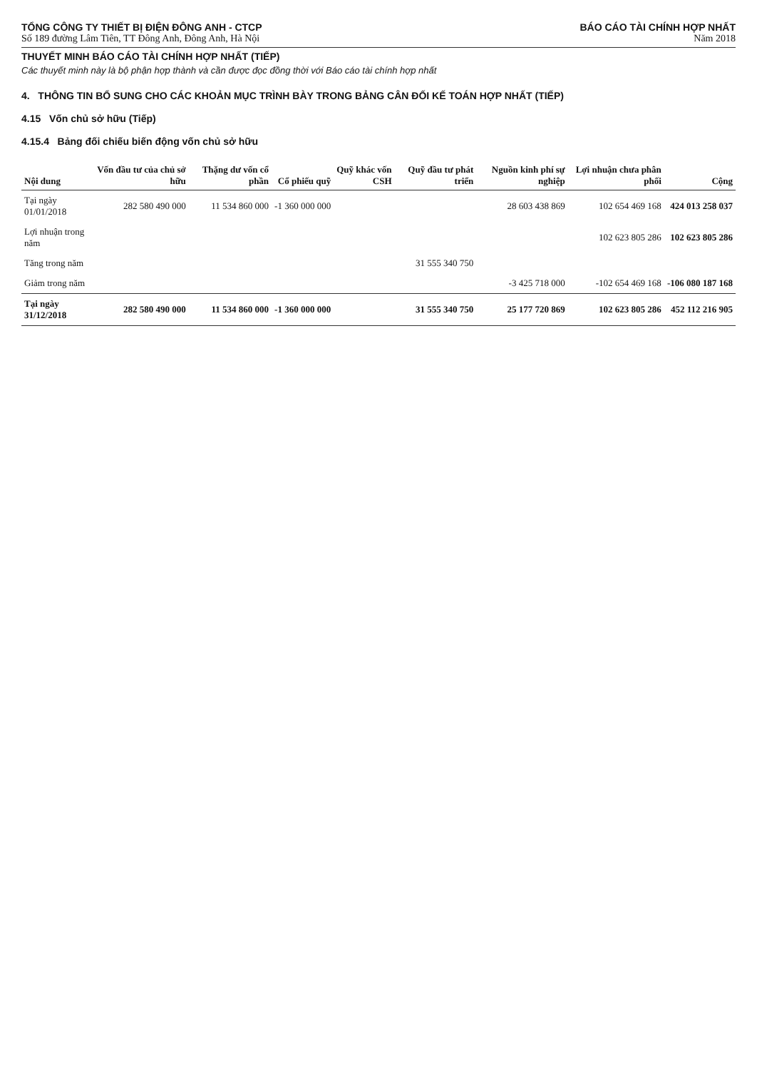TỔNG CÔNG TY THIẾT BỊ ĐIỆN ĐÔNG ANH - CTCP
Số 189 đường Lâm Tiên, TT Đông Anh, Đông Anh, Hà Nội
BÁO CÁO TÀI CHÍNH HỢP NHẤT
Năm 2018
THUYẾT MINH BÁO CÁO TÀI CHÍNH HỢP NHẤT (TIẾP)
Các thuyết minh này là bộ phận hợp thành và cần được đọc đồng thời với Báo cáo tài chính hợp nhất
4. THÔNG TIN BỔ SUNG CHO CÁC KHOẢN MỤC TRÌNH BÀY TRONG BẢNG CÂN ĐỐI KẾ TOÁN HỢP NHẤT (TIẾP)
4.15 Vốn chủ sở hữu (Tiếp)
4.15.4 Bảng đối chiếu biến động vốn chủ sở hữu
| Nội dung | Vốn đầu tư của chủ sở hữu | Thặng dư vốn cổ phần | Cổ phiếu quỹ | Quỹ khác vốn CSH | Quỹ đầu tư phát triển | Nguồn kinh phí sự nghiệp | Lợi nhuận chưa phân phối | Cộng |
| --- | --- | --- | --- | --- | --- | --- | --- | --- |
| Tại ngày 01/01/2018 | 282 580 490 000 | 11 534 860 000 | -1 360 000 000 | | | 28 603 438 869 | 102 654 469 168 | 424 013 258 037 |
| Lợi nhuận trong năm | | | | | | | 102 623 805 286 | 102 623 805 286 |
| Tăng trong năm | | | | | 31 555 340 750 | | | |
| Giảm trong năm | | | | | | -3 425 718 000 | -102 654 469 168 | -106 080 187 168 |
| Tại ngày 31/12/2018 | 282 580 490 000 | 11 534 860 000 | -1 360 000 000 | | 31 555 340 750 | 25 177 720 869 | 102 623 805 286 | 452 112 216 905 |